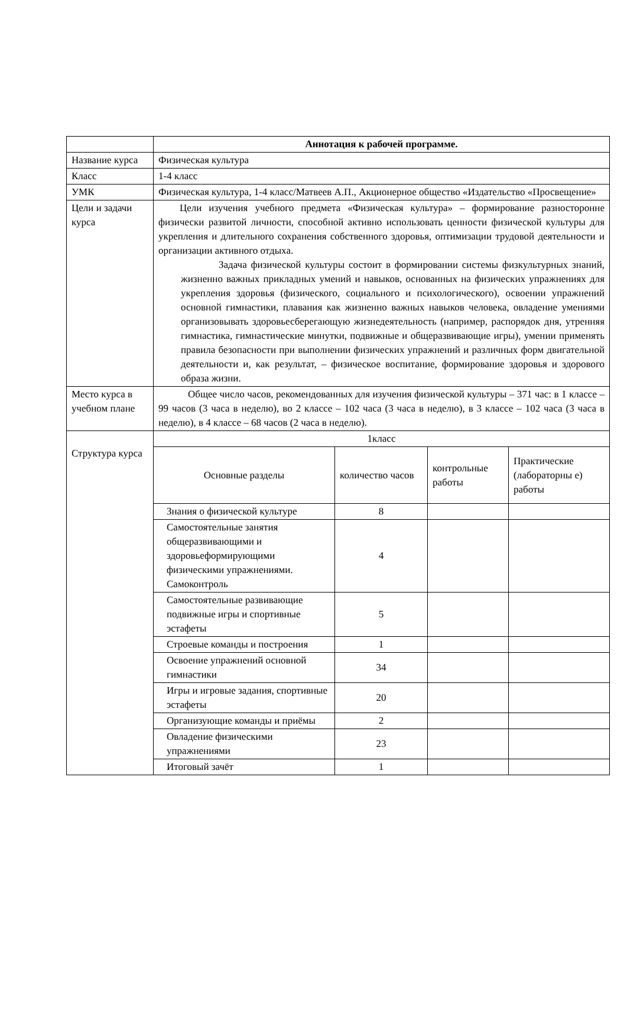| | Аннотация к рабочей программе. |
| Название курса | Физическая культура |
| Класс | 1-4 класс |
| УМК | Физическая культура, 1-4 класс/Матвеев А.П., Акционерное общество «Издательство «Просвещение» |
| Цели и задачи курса | Цели изучения учебного предмета «Физическая культура» – формирование разносторонне физически развитой личности, способной активно использовать ценности физической культуры для укрепления и длительного сохранения собственного здоровья, оптимизации трудовой деятельности и организации активного отдыха. Задача физической культуры состоит в формировании системы физкультурных знаний, жизненно важных прикладных умений и навыков, основанных на физических упражнениях для укрепления здоровья (физического, социального и психологического), освоении упражнений основной гимнастики, плавания как жизненно важных навыков человека, овладение умениями организовывать здоровьесберегающую жизнедеятельность (например, распорядок дня, утренняя гимнастика, гимнастические минутки, подвижные и общеразвивающие игры), умении применять правила безопасности при выполнении физических упражнений и различных форм двигательной деятельности и, как результат, – физическое воспитание, формирование здоровья и здорового образа жизни. |
| Место курса в учебном плане | Общее число часов, рекомендованных для изучения физической культуры – 371 час: в 1 классе – 99 часов (3 часа в неделю), во 2 классе – 102 часа (3 часа в неделю), в 3 классе – 102 часа (3 часа в неделю), в 4 классе – 68 часов (2 часа в неделю). |
| Структура курса | / 1класс / / / / / Основные разделы / количество часов / контрольные работы / Практические (лабораторны е) работы / / Знания о физической культуре / 8 / / / / Самостоятельные занятия общеразвивающими и здоровьеформирующими физическими упражнениями. Самоконтроль / 4 / / / / Самостоятельные развивающие подвижные игры и спортивные эстафеты / 5 / / / / Строевые команды и построения / 1 / / / / Освоение упражнений основной гимнастики / 34 / / / / Игры и игровые задания, спортивные эстафеты / 20 / / / / Организующие команды и приёмы / 2 / / / / Овладение физическими упражнениями / 23 / / / / Итоговый зачёт / 1 / / / |